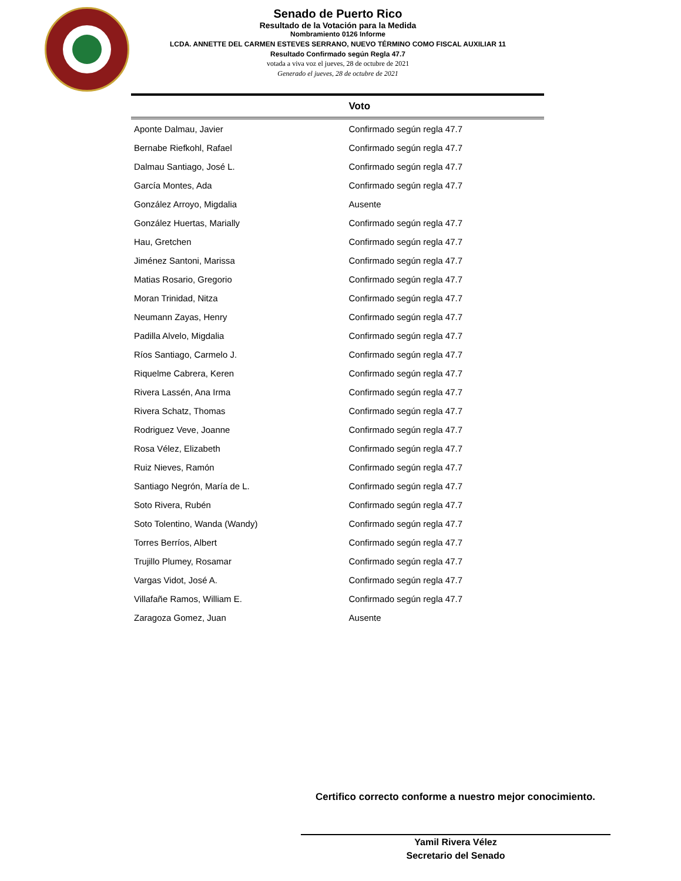Senado de Puerto Rico
Resultado de la Votación para la Medida
Nombramiento 0126 Informe
LCDA. ANNETTE DEL CARMEN ESTEVES SERRANO, NUEVO TÉRMINO COMO FISCAL AUXILIAR 11
Resultado Confirmado según Regla 47.7
votada a viva voz el jueves, 28 de octubre de 2021
Generado el jueves, 28 de octubre de 2021
| | Voto |
| --- | --- |
| Aponte Dalmau, Javier | Confirmado según regla 47.7 |
| Bernabe Riefkohl, Rafael | Confirmado según regla 47.7 |
| Dalmau Santiago, José L. | Confirmado según regla 47.7 |
| García Montes, Ada | Confirmado según regla 47.7 |
| González Arroyo, Migdalia | Ausente |
| González Huertas, Marially | Confirmado según regla 47.7 |
| Hau, Gretchen | Confirmado según regla 47.7 |
| Jiménez Santoni, Marissa | Confirmado según regla 47.7 |
| Matias Rosario, Gregorio | Confirmado según regla 47.7 |
| Moran Trinidad, Nitza | Confirmado según regla 47.7 |
| Neumann Zayas, Henry | Confirmado según regla 47.7 |
| Padilla Alvelo, Migdalia | Confirmado según regla 47.7 |
| Ríos Santiago, Carmelo J. | Confirmado según regla 47.7 |
| Riquelme Cabrera, Keren | Confirmado según regla 47.7 |
| Rivera Lassén, Ana Irma | Confirmado según regla 47.7 |
| Rivera Schatz, Thomas | Confirmado según regla 47.7 |
| Rodriguez Veve, Joanne | Confirmado según regla 47.7 |
| Rosa Vélez, Elizabeth | Confirmado según regla 47.7 |
| Ruiz Nieves, Ramón | Confirmado según regla 47.7 |
| Santiago Negrón, María de L. | Confirmado según regla 47.7 |
| Soto Rivera, Rubén | Confirmado según regla 47.7 |
| Soto Tolentino, Wanda (Wandy) | Confirmado según regla 47.7 |
| Torres Berríos, Albert | Confirmado según regla 47.7 |
| Trujillo Plumey, Rosamar | Confirmado según regla 47.7 |
| Vargas Vidot, José A. | Confirmado según regla 47.7 |
| Villafañe Ramos, William E. | Confirmado según regla 47.7 |
| Zaragoza Gomez, Juan | Ausente |
Certifico correcto conforme a nuestro mejor conocimiento.
Yamil Rivera Vélez
Secretario del Senado